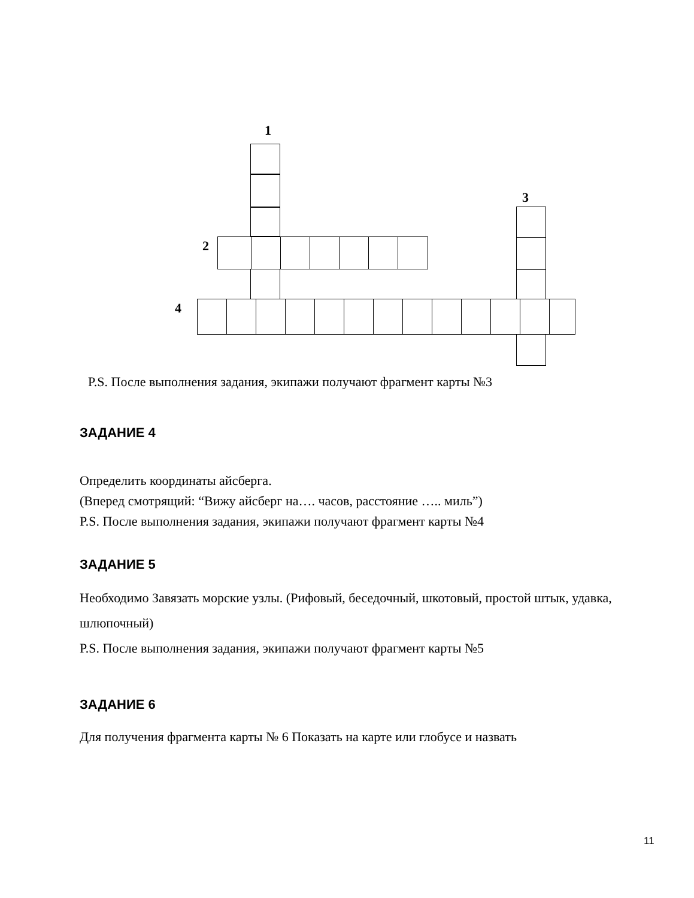1
3
2
4
P.S. После выполнения задания, экипажи получают фрагмент карты №3
ЗАДАНИЕ 4
Определить координаты айсберга.
(Вперед смотрящий: “Вижу айсберг на…. часов, расстояние ….. миль”)
P.S. После выполнения задания, экипажи получают фрагмент карты №4
ЗАДАНИЕ 5
Необходимо Завязать морские узлы. (Рифовый, беседочный, шкотовый, простой штык, удавка, шлюпочный)
P.S. После выполнения задания, экипажи получают фрагмент карты №5
ЗАДАНИЕ 6
Для получения фрагмента карты № 6 Показать на карте или глобусе и назвать
11